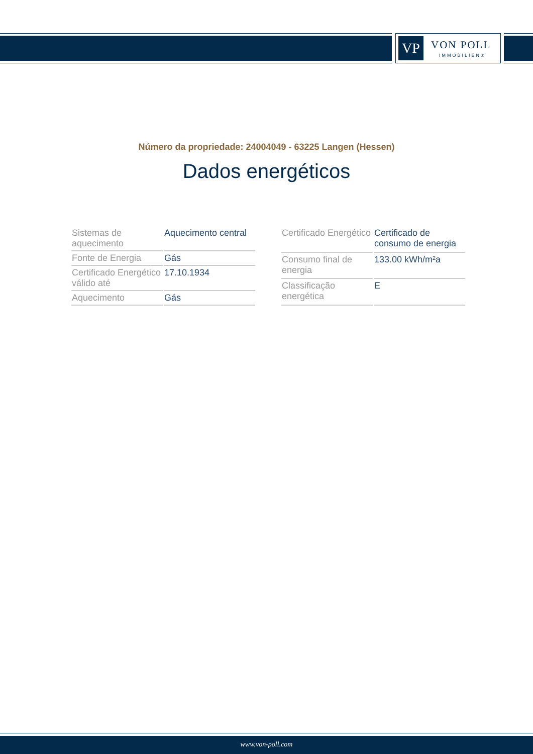VP VON POLL
IMMOBILIEN®
Número da propriedade: 24004049 - 63225 Langen (Hessen)
Dados energéticos
| Sistemas de aquecimento | Aquecimento central |
| Fonte de Energia | Gás |
| Certificado Energético válido até | 17.10.1934 |
| Aquecimento | Gás |
| Certificado Energético | Certificado de consumo de energia |
| Consumo final de energia | 133.00 kWh/m²a |
| Classificação energética | E |
www.von-poll.com